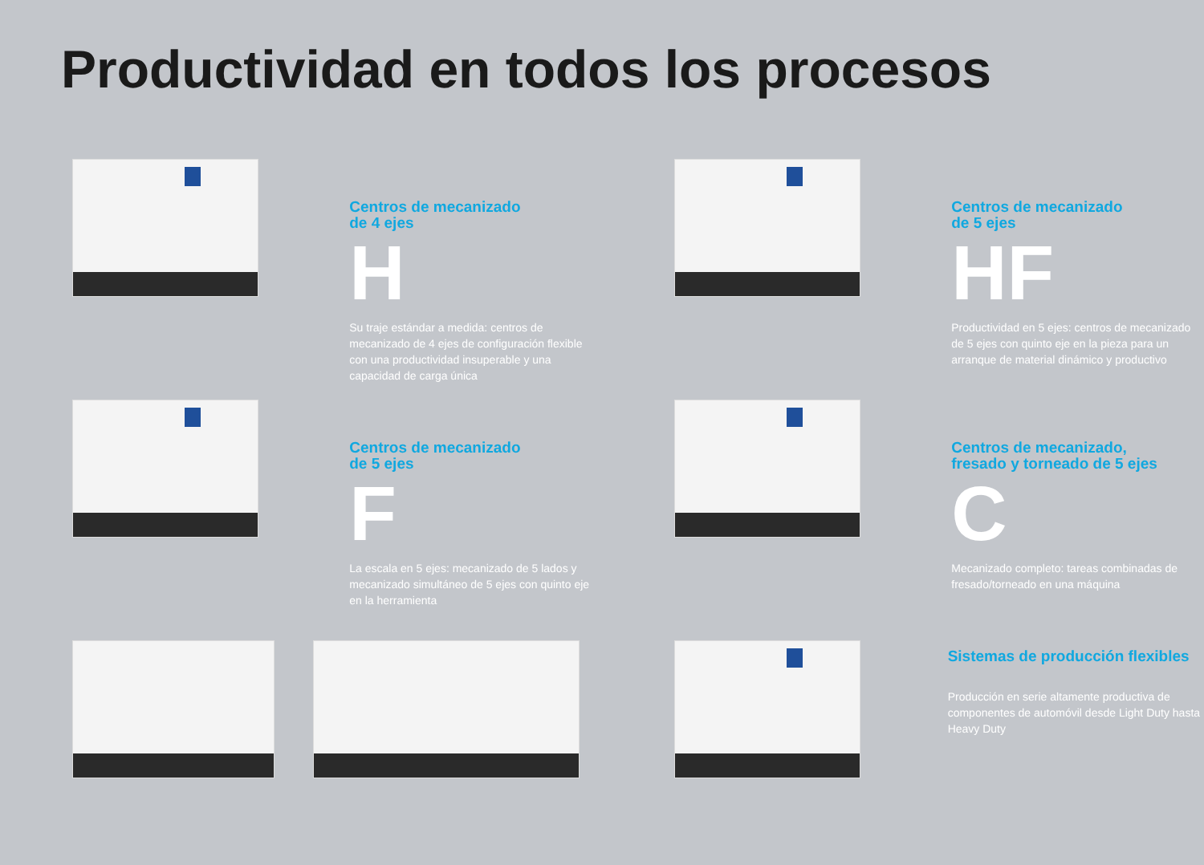Productividad en todos los procesos
Centros de mecanizado
de 4 ejes
H
Su traje estándar a medida: centros de mecanizado de 4 ejes de configuración flexible con una productividad insuperable y una capacidad de carga única
Centros de mecanizado
de 5 ejes
HF
Productividad en 5 ejes: centros de mecanizado de 5 ejes con quinto eje en la pieza para un arranque de material dinámico y productivo
Centros de mecanizado
de 5 ejes
F
La escala en 5 ejes: mecanizado de 5 lados y mecanizado simultáneo de 5 ejes con quinto eje en la herramienta
Centros de mecanizado,
fresado y torneado de 5 ejes
C
Mecanizado completo: tareas combinadas de fresado/torneado en una máquina
Sistemas de producción flexibles
Producción en serie altamente productiva de componentes de automóvil desde Light Duty hasta Heavy Duty